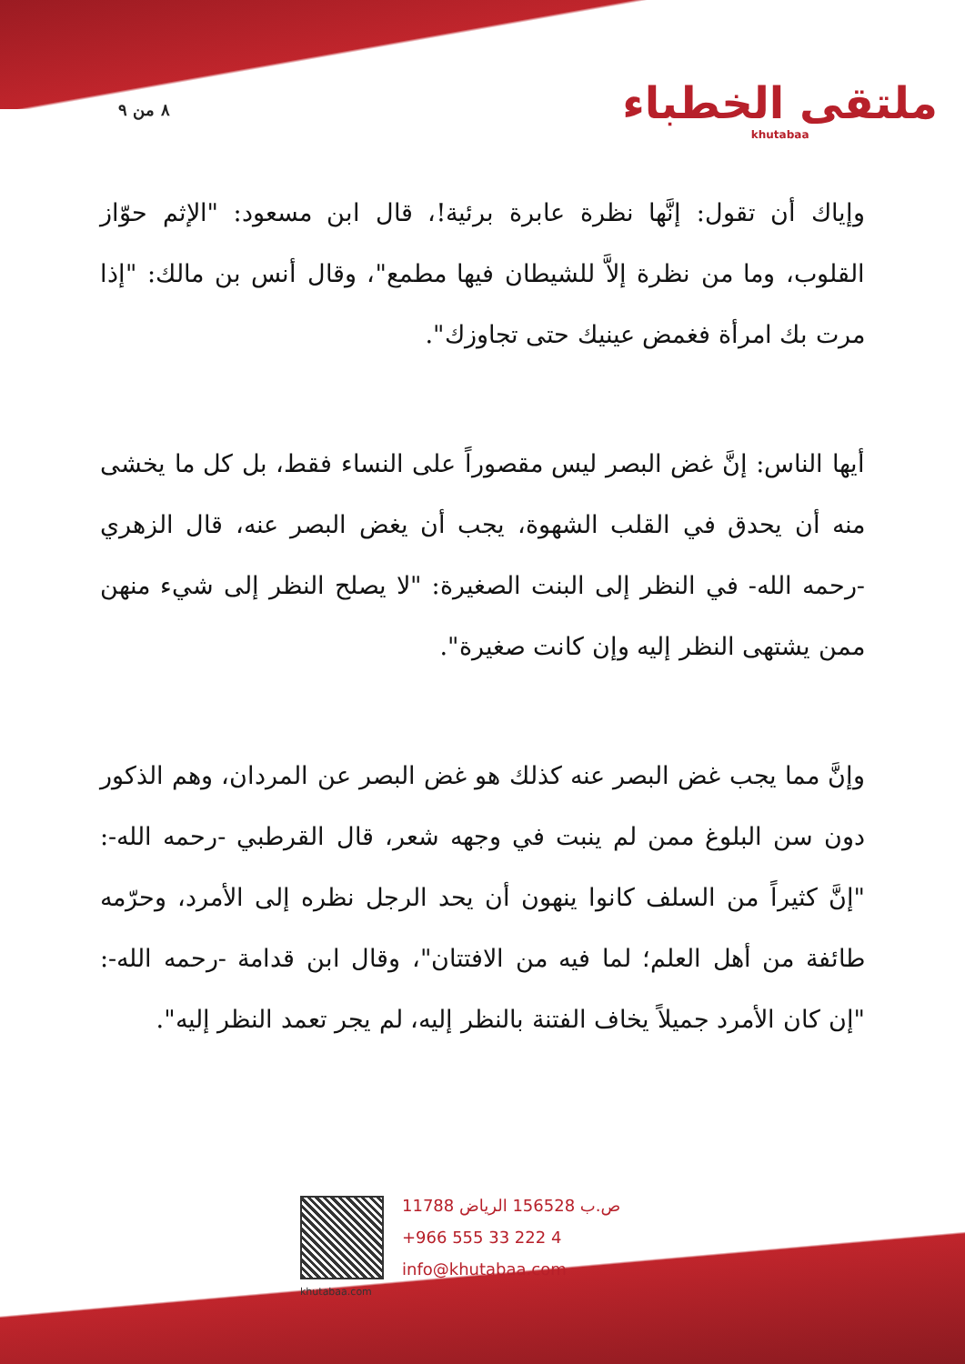٨ من ٩
ملتقى الخطباء
khutabaa
وإياك أن تقول: إنَّها نظرة عابرة برئية!، قال ابن مسعود: "الإثم حوّاز القلوب، وما من نظرة إلاَّ للشيطان فيها مطمع"، وقال أنس بن مالك: "إذا مرت بك امرأة فغمض عينيك حتى تجاوزك".
أيها الناس: إنَّ غض البصر ليس مقصوراً على النساء فقط، بل كل ما يخشى منه أن يحدق في القلب الشهوة، يجب أن يغض البصر عنه، قال الزهري -رحمه الله- في النظر إلى البنت الصغيرة: "لا يصلح النظر إلى شيء منهن ممن يشتهى النظر إليه وإن كانت صغيرة".
وإنَّ مما يجب غض البصر عنه كذلك هو غض البصر عن المردان، وهم الذكور دون سن البلوغ ممن لم ينبت في وجهه شعر، قال القرطبي -رحمه الله-: "إنَّ كثيراً من السلف كانوا ينهون أن يحد الرجل نظره إلى الأمرد، وحرّمه طائفة من أهل العلم؛ لما فيه من الافتتان"، وقال ابن قدامة -رحمه الله-: "إن كان الأمرد جميلاً يخاف الفتنة بالنظر إليه، لم يجر تعمد النظر إليه".
khutabaa.com
ص.ب 156528 الرياض 11788
+966 555 33 222 4
info@khutabaa.com